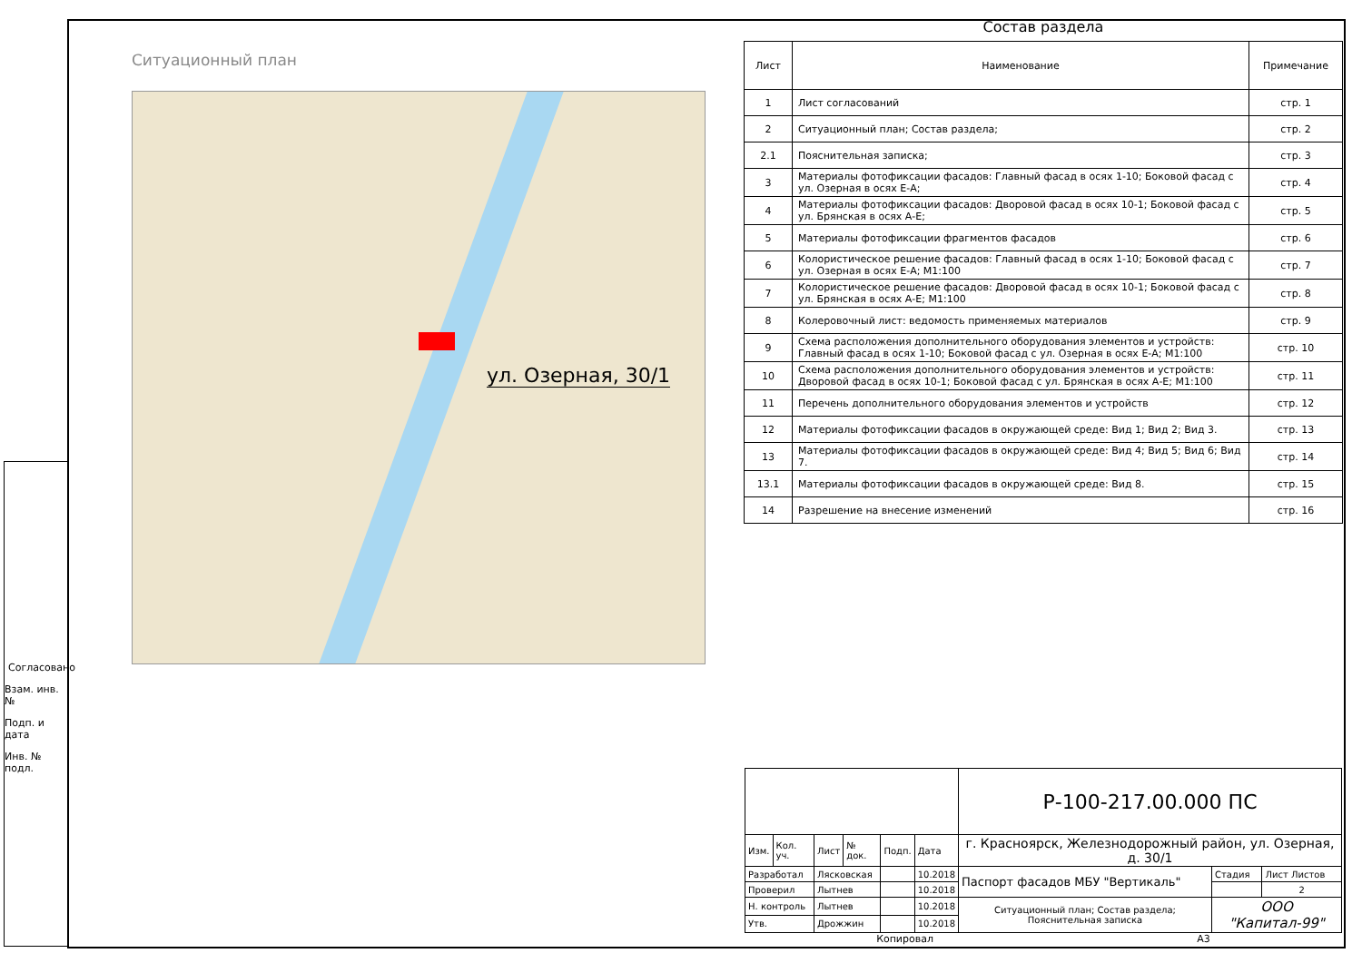Согласовано
Взам. инв. №
Подп. и дата
Инв. № подл.
Ситуационный план
ул. Озерная, 30/1
Состав раздела
| Лист | Наименование | Примечание |
| --- | --- | --- |
| 1 | Лист согласований | стр. 1 |
| 2 | Ситуационный план; Состав раздела; | стр. 2 |
| 2.1 | Пояснительная записка; | стр. 3 |
| 3 | Материалы фотофиксации фасадов: Главный фасад в осях 1-10; Боковой фасад с ул. Озерная в осях Е-А; | стр. 4 |
| 4 | Материалы фотофиксации фасадов: Дворовой фасад в осях 10-1; Боковой фасад с ул. Брянская в осях А-Е; | стр. 5 |
| 5 | Материалы фотофиксации фрагментов фасадов | стр. 6 |
| 6 | Колористическое решение фасадов: Главный фасад в осях 1-10; Боковой фасад с ул. Озерная в осях Е-А; М1:100 | стр. 7 |
| 7 | Колористическое решение фасадов: Дворовой фасад в осях 10-1; Боковой фасад с ул. Брянская в осях А-Е; М1:100 | стр. 8 |
| 8 | Колеровочный лист: ведомость применяемых материалов | стр. 9 |
| 9 | Схема расположения дополнительного оборудования элементов и устройств: Главный фасад в осях 1-10; Боковой фасад с ул. Озерная в осях Е-А; М1:100 | стр. 10 |
| 10 | Схема расположения дополнительного оборудования элементов и устройств: Дворовой фасад в осях 10-1; Боковой фасад с ул. Брянская в осях А-Е; М1:100 | стр. 11 |
| 11 | Перечень дополнительного оборудования элементов и устройств | стр. 12 |
| 12 | Материалы фотофиксации фасадов в окружающей среде: Вид 1; Вид 2; Вид 3. | стр. 13 |
| 13 | Материалы фотофиксации фасадов в окружающей среде: Вид 4; Вид 5; Вид 6; Вид 7. | стр. 14 |
| 13.1 | Материалы фотофиксации фасадов в окружающей среде: Вид 8. | стр. 15 |
| 14 | Разрешение на внесение изменений | стр. 16 |
| | | | | | | Р-100-217.00.000 ПС | | |
| Изм. | Кол. уч. | Лист | № док. | Подп. | Дата | г. Красноярск, Железнодорожный район, ул. Озерная, д. 30/1 | | |
| Разработал | | Лясковская | | | 10.2018 | Паспорт фасадов МБУ "Вертикаль" | Стадия | Лист Листов |
| Проверил | | Лытнев | | | 10.2018 | | | 2 |
| Н. контроль | | Лытнев | | | 10.2018 | Ситуационный план; Состав раздела; Пояснительная записка | ООО "Капитал-99" | |
| Утв. | | Дрожжин | | | 10.2018 | | | |
Копировал А3